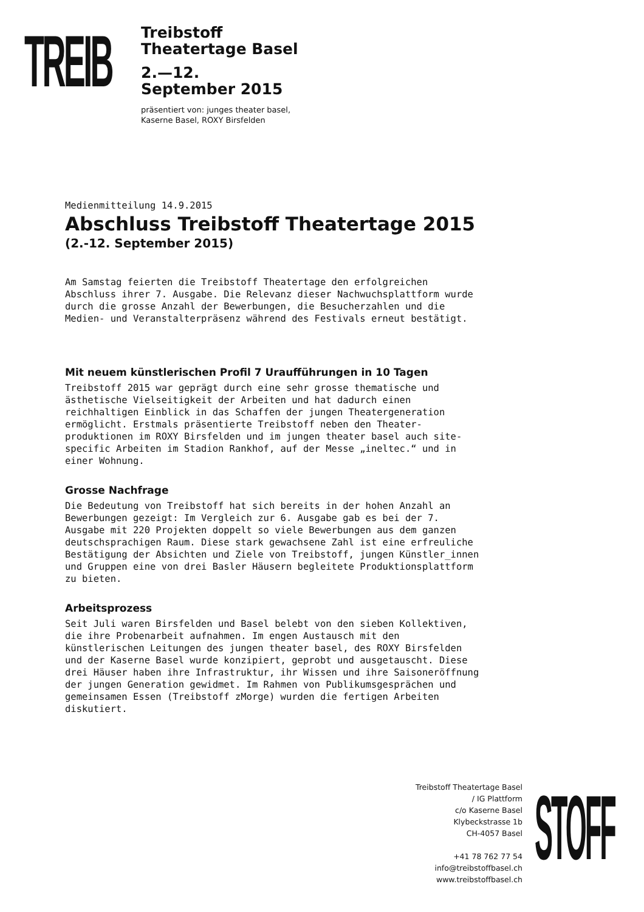TREIB
Treibstoff
Theatertage Basel
2.—12.
September 2015
präsentiert von: junges theater basel,
Kaserne Basel, ROXY Birsfelden
Medienmitteilung 14.9.2015
Abschluss Treibstoff Theatertage 2015
(2.-12. September 2015)
Am Samstag feierten die Treibstoff Theatertage den erfolgreichen
Abschluss ihrer 7. Ausgabe. Die Relevanz dieser Nachwuchsplattform wurde
durch die grosse Anzahl der Bewerbungen, die Besucherzahlen und die
Medien- und Veranstalterpräsenz während des Festivals erneut bestätigt.
Mit neuem künstlerischen Profil 7 Uraufführungen in 10 Tagen
Treibstoff 2015 war geprägt durch eine sehr grosse thematische und
ästhetische Vielseitigkeit der Arbeiten und hat dadurch einen
reichhaltigen Einblick in das Schaffen der jungen Theatergeneration
ermöglicht. Erstmals präsentierte Treibstoff neben den Theater-
produktionen im ROXY Birsfelden und im jungen theater basel auch site-
specific Arbeiten im Stadion Rankhof, auf der Messe „ineltec.“ und in
einer Wohnung.
Grosse Nachfrage
Die Bedeutung von Treibstoff hat sich bereits in der hohen Anzahl an
Bewerbungen gezeigt: Im Vergleich zur 6. Ausgabe gab es bei der 7.
Ausgabe mit 220 Projekten doppelt so viele Bewerbungen aus dem ganzen
deutschsprachigen Raum. Diese stark gewachsene Zahl ist eine erfreuliche
Bestätigung der Absichten und Ziele von Treibstoff, jungen Künstler_innen
und Gruppen eine von drei Basler Häusern begleitete Produktionsplattform
zu bieten.
Arbeitsprozess
Seit Juli waren Birsfelden und Basel belebt von den sieben Kollektiven,
die ihre Probenarbeit aufnahmen. Im engen Austausch mit den
künstlerischen Leitungen des jungen theater basel, des ROXY Birsfelden
und der Kaserne Basel wurde konzipiert, geprobt und ausgetauscht. Diese
drei Häuser haben ihre Infrastruktur, ihr Wissen und ihre Saisoneröffnung
der jungen Generation gewidmet. Im Rahmen von Publikumsgesprächen und
gemeinsamen Essen (Treibstoff zMorge) wurden die fertigen Arbeiten
diskutiert.
Treibstoff Theatertage Basel
/ IG Plattform
c/o Kaserne Basel
Klybeckstrasse 1b
CH-4057 Basel
+41 78 762 77 54
info@treibstoffbasel.ch
www.treibstoffbasel.ch
STOFF